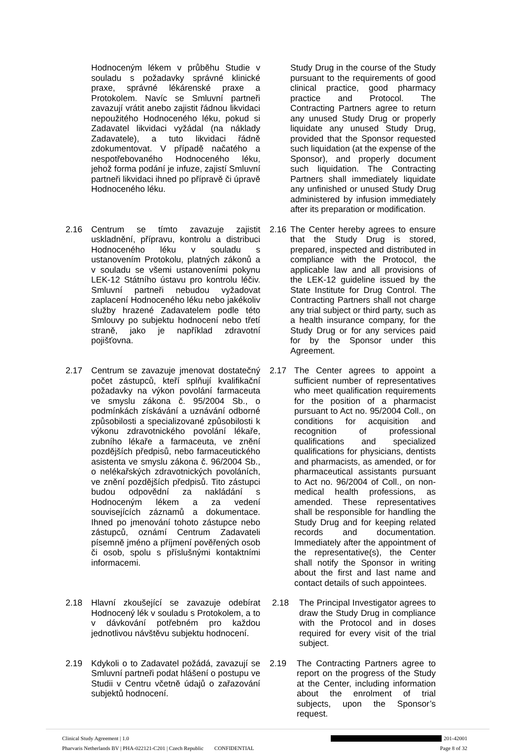Hodnoceným lékem v průběhu Studie v souladu s požadavky správné klinické praxe, správné lékárenské praxe a Protokolem. Navíc se Smluvní partneři zavazují vrátit anebo zajistit řádnou likvidaci nepoužitého Hodnoceného léku, pokud si Zadavatel likvidaci vyžádal (na náklady Zadavatele), a tuto likvidaci řádně zdokumentovat. V případě načatého a nespotřebovaného Hodnoceného léku, jehož forma podání je infuze, zajistí Smluvní partneři likvidaci ihned po přípravě či úpravě Hodnoceného léku.
Study Drug in the course of the Study pursuant to the requirements of good clinical practice, good pharmacy practice and Protocol. The Contracting Partners agree to return any unused Study Drug or properly liquidate any unused Study Drug, provided that the Sponsor requested such liquidation (at the expense of the Sponsor), and properly document such liquidation. The Contracting Partners shall immediately liquidate any unfinished or unused Study Drug administered by infusion immediately after its preparation or modification.
2.16 Centrum se tímto zavazuje zajistit uskladnění, přípravu, kontrolu a distribuci Hodnoceného léku v souladu s ustanovením Protokolu, platných zákonů a v souladu se všemi ustanoveními pokynu LEK-12 Státního ústavu pro kontrolu léčiv. Smluvní partneři nebudou vyžadovat zaplacení Hodnoceného léku nebo jakékoliv služby hrazené Zadavatelem podle této Smlouvy po subjektu hodnocení nebo třetí straně, jako je například zdravotní pojišťovna.
2.16 The Center hereby agrees to ensure that the Study Drug is stored, prepared, inspected and distributed in compliance with the Protocol, the applicable law and all provisions of the LEK-12 guideline issued by the State Institute for Drug Control. The Contracting Partners shall not charge any trial subject or third party, such as a health insurance company, for the Study Drug or for any services paid for by the Sponsor under this Agreement.
2.17 Centrum se zavazuje jmenovat dostatečný počet zástupců, kteří splňují kvalifikační požadavky na výkon povolání farmaceuta ve smyslu zákona č. 95/2004 Sb., o podmínkách získávání a uznávání odborné způsobilosti a specializované způsobilosti k výkonu zdravotnického povolání lékaře, zubního lékaře a farmaceuta, ve znění pozdějších předpisů, nebo farmaceutického asistenta ve smyslu zákona č. 96/2004 Sb., o nelékařských zdravotnických povoláních, ve znění pozdějších předpisů. Tito zástupci budou odpovědní za nakládání s Hodnoceným lékem a za vedení souvisejících záznamů a dokumentace. Ihned po jmenování tohoto zástupce nebo zástupců, oznámí Centrum Zadavateli písemně jméno a příjmení pověřených osob či osob, spolu s příslušnými kontaktními informacemi.
2.17 The Center agrees to appoint a sufficient number of representatives who meet qualification requirements for the position of a pharmacist pursuant to Act no. 95/2004 Coll., on conditions for acquisition and recognition of professional qualifications and specialized qualifications for physicians, dentists and pharmacists, as amended, or for pharmaceutical assistants pursuant to Act no. 96/2004 of Coll., on non-medical health professions, as amended. These representatives shall be responsible for handling the Study Drug and for keeping related records and documentation. Immediately after the appointment of the representative(s), the Center shall notify the Sponsor in writing about the first and last name and contact details of such appointees.
2.18 Hlavní zkoušející se zavazuje odebírat Hodnocený lék v souladu s Protokolem, a to v dávkování potřebném pro každou jednotlivou návštěvu subjektu hodnocení.
2.18 The Principal Investigator agrees to draw the Study Drug in compliance with the Protocol and in doses required for every visit of the trial subject.
2.19 Kdykoli o to Zadavatel požádá, zavazují se Smluvní partneři podat hlášení o postupu ve Studii v Centru včetně údajů o zařazování subjektů hodnocení.
2.19 The Contracting Partners agree to report on the progress of the Study at the Center, including information about the enrolment of trial subjects, upon the Sponsor’s request.
Clinical Study Agreement | 1.0 201-42001
Pharvaris Netherlands BV | PHA-022121-C201 | Czech Republic CONFIDENTIAL Page 8 of 32